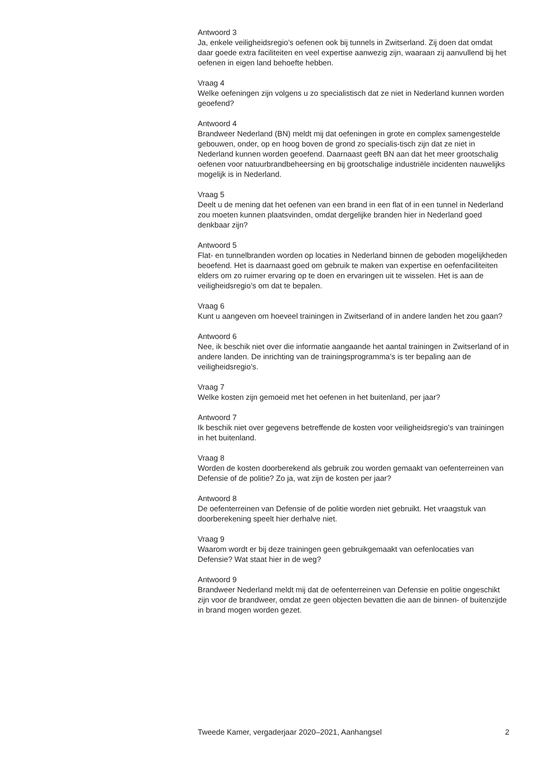Antwoord 3
Ja, enkele veiligheidsregio’s oefenen ook bij tunnels in Zwitserland. Zij doen dat omdat daar goede extra faciliteiten en veel expertise aanwezig zijn, waaraan zij aanvullend bij het oefenen in eigen land behoefte hebben.
Vraag 4
Welke oefeningen zijn volgens u zo specialistisch dat ze niet in Nederland kunnen worden geoefend?
Antwoord 4
Brandweer Nederland (BN) meldt mij dat oefeningen in grote en complex samengestelde gebouwen, onder, op en hoog boven de grond zo specialis-tisch zijn dat ze niet in Nederland kunnen worden geoefend. Daarnaast geeft BN aan dat het meer grootschalig oefenen voor natuurbrandbeheersing en bij grootschalige industriële incidenten nauwelijks mogelijk is in Nederland.
Vraag 5
Deelt u de mening dat het oefenen van een brand in een flat of in een tunnel in Nederland zou moeten kunnen plaatsvinden, omdat dergelijke branden hier in Nederland goed denkbaar zijn?
Antwoord 5
Flat- en tunnelbranden worden op locaties in Nederland binnen de geboden mogelijkheden beoefend. Het is daarnaast goed om gebruik te maken van expertise en oefenfaciliteiten elders om zo ruimer ervaring op te doen en ervaringen uit te wisselen. Het is aan de veiligheidsregio’s om dat te bepalen.
Vraag 6
Kunt u aangeven om hoeveel trainingen in Zwitserland of in andere landen het zou gaan?
Antwoord 6
Nee, ik beschik niet over die informatie aangaande het aantal trainingen in Zwitserland of in andere landen. De inrichting van de trainingsprogramma’s is ter bepaling aan de veiligheidsregio’s.
Vraag 7
Welke kosten zijn gemoeid met het oefenen in het buitenland, per jaar?
Antwoord 7
Ik beschik niet over gegevens betreffende de kosten voor veiligheidsregio’s van trainingen in het buitenland.
Vraag 8
Worden de kosten doorberekend als gebruik zou worden gemaakt van oefenterreinen van Defensie of de politie? Zo ja, wat zijn de kosten per jaar?
Antwoord 8
De oefenterreinen van Defensie of de politie worden niet gebruikt. Het vraagstuk van doorberekening speelt hier derhalve niet.
Vraag 9
Waarom wordt er bij deze trainingen geen gebruikgemaakt van oefenlocaties van Defensie? Wat staat hier in de weg?
Antwoord 9
Brandweer Nederland meldt mij dat de oefenterreinen van Defensie en politie ongeschikt zijn voor de brandweer, omdat ze geen objecten bevatten die aan de binnen- of buitenzijde in brand mogen worden gezet.
Tweede Kamer, vergaderjaar 2020–2021, Aanhangsel 2